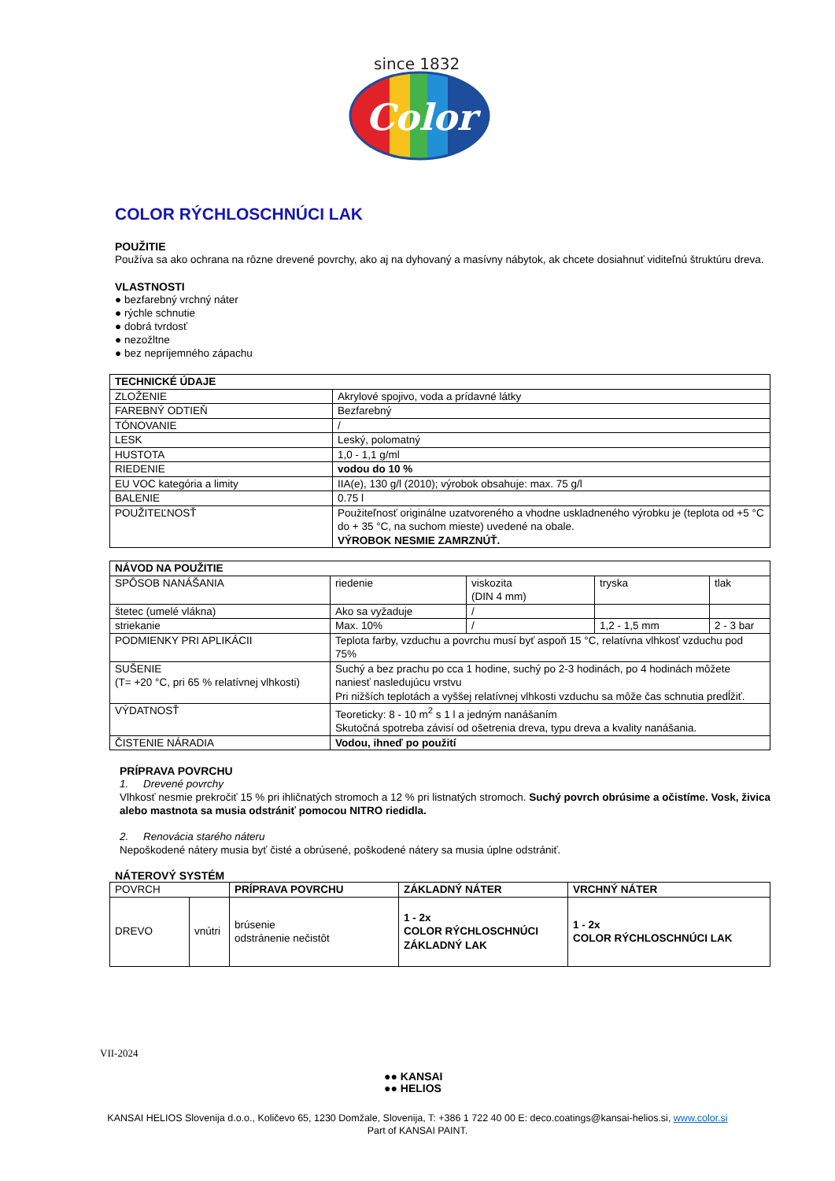since 1832
Color
COLOR RÝCHLOSCHNÚCI LAK
POUŽITIE
Používa sa ako ochrana na rôzne drevené povrchy, ako aj na dyhovaný a masívny nábytok, ak chcete dosiahnuť viditeľnú štruktúru dreva.
VLASTNOSTI
● bezfarebný vrchný náter
● rýchle schnutie
● dobrá tvrdosť
● nezožltne
● bez nepríjemného zápachu
| TECHNICKÉ ÚDAJE | |
| --- | --- |
| ZLOŽENIE | Akrylové spojivo, voda a prídavné látky |
| FAREBNÝ ODTIEŇ | Bezfarebný |
| TÓNOVANIE | / |
| LESK | Leský, polomatný |
| HUSTOTA | 1,0 - 1,1 g/ml |
| RIEDENIE | vodou do 10 % |
| EU VOC kategória a limity | IIA(e), 130 g/l (2010); výrobok obsahuje: max. 75 g/l |
| BALENIE | 0.75 l |
| POUŽITEĽNOSŤ | Použiteľnosť originálne uzatvoreného a vhodne uskladneného výrobku je (teplota od +5 °C do + 35 °C, na suchom mieste) uvedené na obale. VÝROBOK NESMIE ZAMRZNÚŤ. |
| NÁVOD NA POUŽITIE | | | | |
| --- | --- | --- | --- | --- |
| SPÔSOB NANÁŠANIA | riedenie | viskozita (DIN 4 mm) | tryska | tlak |
| štetec (umelé vlákna) | Ako sa vyžaduje | / | | |
| striekanie | Max. 10% | / | 1,2 - 1,5 mm | 2 - 3 bar |
| PODMIENKY PRI APLIKÁCII | Teplota farby, vzduchu a povrchu musí byť aspoň 15 °C, relatívna vlhkosť vzduchu pod 75% | | | |
| SUŠENIE (T= +20 °C, pri 65 % relatívnej vlhkosti) | Suchý a bez prachu po cca 1 hodine, suchý po 2-3 hodinách, po 4 hodinách môžete naniesť nasledujúcu vrstvu Pri nižších teplotách a vyššej relatívnej vlhkosti vzduchu sa môže čas schnutia predĺžiť. | | | |
| VÝDATNOSŤ | Teoreticky: 8 - 10 m<sup>2</sup> s 1 l a jedným nanášaním Skutočná spotreba závisí od ošetrenia dreva, typu dreva a kvality nanášania. | | | |
| ČISTENIE NÁRADIA | Vodou, ihneď po použití | | | |
PRÍPRAVA POVRCHU
1. Drevené povrchy
Vlhkosť nesmie prekročiť 15 % pri ihličnatých stromoch a 12 % pri listnatých stromoch. Suchý povrch obrúsime a očistíme. Vosk, živica alebo mastnota sa musia odstrániť pomocou NITRO riedidla.
2. Renovácia starého náteru
Nepoškodené nátery musia byť čisté a obrúsené, poškodené nátery sa musia úplne odstrániť.
NÁTEROVÝ SYSTÉM
| POVRCH | | PRÍPRAVA POVRCHU | ZÁKLADNÝ NÁTER | VRCHNÝ NÁTER |
| DREVO | vnútri | brúsenie odstránenie nečistôt | 1 - 2x COLOR RÝCHLOSCHNÚCI ZÁKLADNÝ LAK | 1 - 2x COLOR RÝCHLOSCHNÚCI LAK |
VII-2024
●● KANSAI
●● HELIOS
KANSAI HELIOS Slovenija d.o.o., Količevo 65, 1230 Domžale, Slovenija, T: +386 1 722 40 00 E: deco.coatings@kansai-helios.si, www.color.si
Part of KANSAI PAINT.